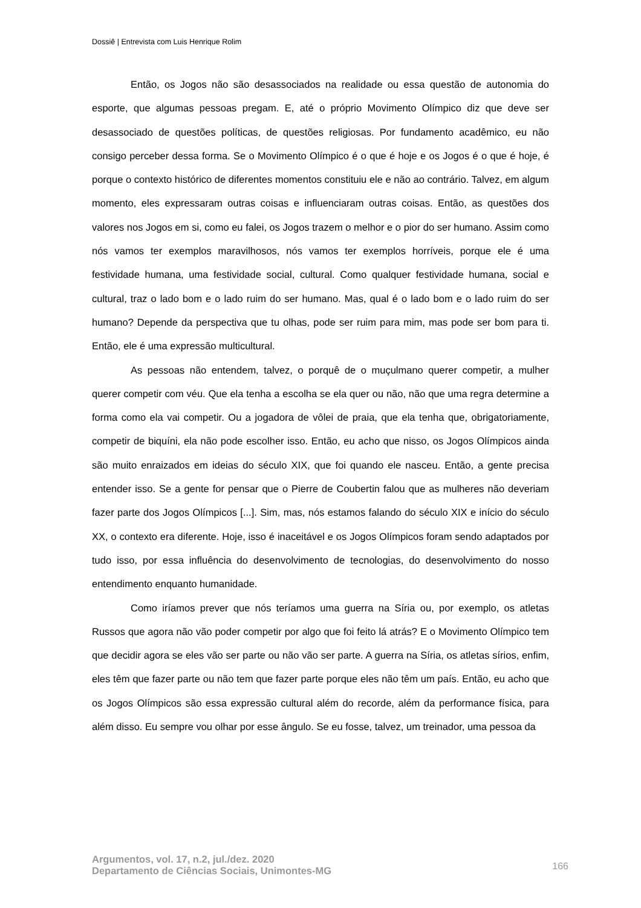Dossiê | Entrevista com Luis Henrique Rolim
Então, os Jogos não são desassociados na realidade ou essa questão de autonomia do esporte, que algumas pessoas pregam. E, até o próprio Movimento Olímpico diz que deve ser desassociado de questões políticas, de questões religiosas. Por fundamento acadêmico, eu não consigo perceber dessa forma. Se o Movimento Olímpico é o que é hoje e os Jogos é o que é hoje, é porque o contexto histórico de diferentes momentos constituiu ele e não ao contrário. Talvez, em algum momento, eles expressaram outras coisas e influenciaram outras coisas. Então, as questões dos valores nos Jogos em si, como eu falei, os Jogos trazem o melhor e o pior do ser humano. Assim como nós vamos ter exemplos maravilhosos, nós vamos ter exemplos horríveis, porque ele é uma festividade humana, uma festividade social, cultural. Como qualquer festividade humana, social e cultural, traz o lado bom e o lado ruim do ser humano. Mas, qual é o lado bom e o lado ruim do ser humano? Depende da perspectiva que tu olhas, pode ser ruim para mim, mas pode ser bom para ti. Então, ele é uma expressão multicultural.
As pessoas não entendem, talvez, o porquê de o muçulmano querer competir, a mulher querer competir com véu. Que ela tenha a escolha se ela quer ou não, não que uma regra determine a forma como ela vai competir. Ou a jogadora de vôlei de praia, que ela tenha que, obrigatoriamente, competir de biquíni, ela não pode escolher isso. Então, eu acho que nisso, os Jogos Olímpicos ainda são muito enraizados em ideias do século XIX, que foi quando ele nasceu. Então, a gente precisa entender isso. Se a gente for pensar que o Pierre de Coubertin falou que as mulheres não deveriam fazer parte dos Jogos Olímpicos [...]. Sim, mas, nós estamos falando do século XIX e início do século XX, o contexto era diferente. Hoje, isso é inaceitável e os Jogos Olímpicos foram sendo adaptados por tudo isso, por essa influência do desenvolvimento de tecnologias, do desenvolvimento do nosso entendimento enquanto humanidade.
Como iríamos prever que nós teríamos uma guerra na Síria ou, por exemplo, os atletas Russos que agora não vão poder competir por algo que foi feito lá atrás? E o Movimento Olímpico tem que decidir agora se eles vão ser parte ou não vão ser parte. A guerra na Síria, os atletas sírios, enfim, eles têm que fazer parte ou não tem que fazer parte porque eles não têm um país. Então, eu acho que os Jogos Olímpicos são essa expressão cultural além do recorde, além da performance física, para além disso. Eu sempre vou olhar por esse ângulo. Se eu fosse, talvez, um treinador, uma pessoa da
Argumentos, vol. 17, n.2, jul./dez. 2020
Departamento de Ciências Sociais, Unimontes-MG
166